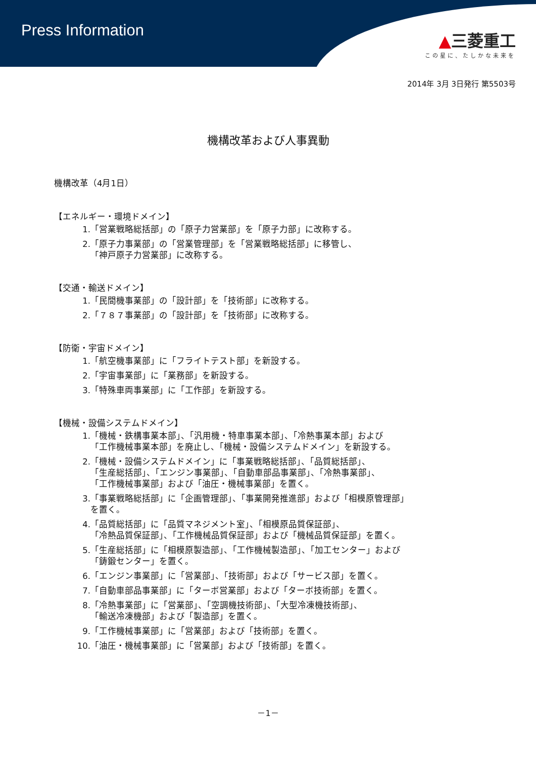Press Information
▲三菱重工
この星に、たしかな未来を
2014年 3月 3日発行 第5503号
機構改革および人事異動
機構改革（4月1日）
【エネルギー・環境ドメイン】
1. 「営業戦略総括部」の「原子力営業部」を「原子力部」に改称する。
2. 「原子力事業部」の「営業管理部」を「営業戦略総括部」に移管し、
「神戸原子力営業部」に改称する。
【交通・輸送ドメイン】
1. 「民間機事業部」の「設計部」を「技術部」に改称する。
2. 「７８７事業部」の「設計部」を「技術部」に改称する。
【防衛・宇宙ドメイン】
1. 「航空機事業部」に「フライトテスト部」を新設する。
2. 「宇宙事業部」に「業務部」を新設する。
3. 「特殊車両事業部」に「工作部」を新設する。
【機械・設備システムドメイン】
1. 「機械・鉄構事業本部」、「汎用機・特車事業本部」、「冷熱事業本部」および
「工作機械事業本部」を廃止し、「機械・設備システムドメイン」を新設する。
2. 「機械・設備システムドメイン」に「事業戦略総括部」、「品質総括部」、
「生産総括部」、「エンジン事業部」、「自動車部品事業部」、「冷熱事業部」、
「工作機械事業部」および「油圧・機械事業部」を置く。
3. 「事業戦略総括部」に「企画管理部」、「事業開発推進部」および「相模原管理部」
を置く。
4. 「品質総括部」に「品質マネジメント室」、「相模原品質保証部」、
「冷熱品質保証部」、「工作機械品質保証部」および「機械品質保証部」を置く。
5. 「生産総括部」に「相模原製造部」、「工作機械製造部」、「加工センター」および
「鋳鍛センター」を置く。
6. 「エンジン事業部」に「営業部」、「技術部」および「サービス部」を置く。
7. 「自動車部品事業部」に「ターボ営業部」および「ターボ技術部」を置く。
8. 「冷熱事業部」に「営業部」、「空調機技術部」、「大型冷凍機技術部」、
「輸送冷凍機部」および「製造部」を置く。
9. 「工作機械事業部」に「営業部」および「技術部」を置く。
10. 「油圧・機械事業部」に「営業部」および「技術部」を置く。
－1－